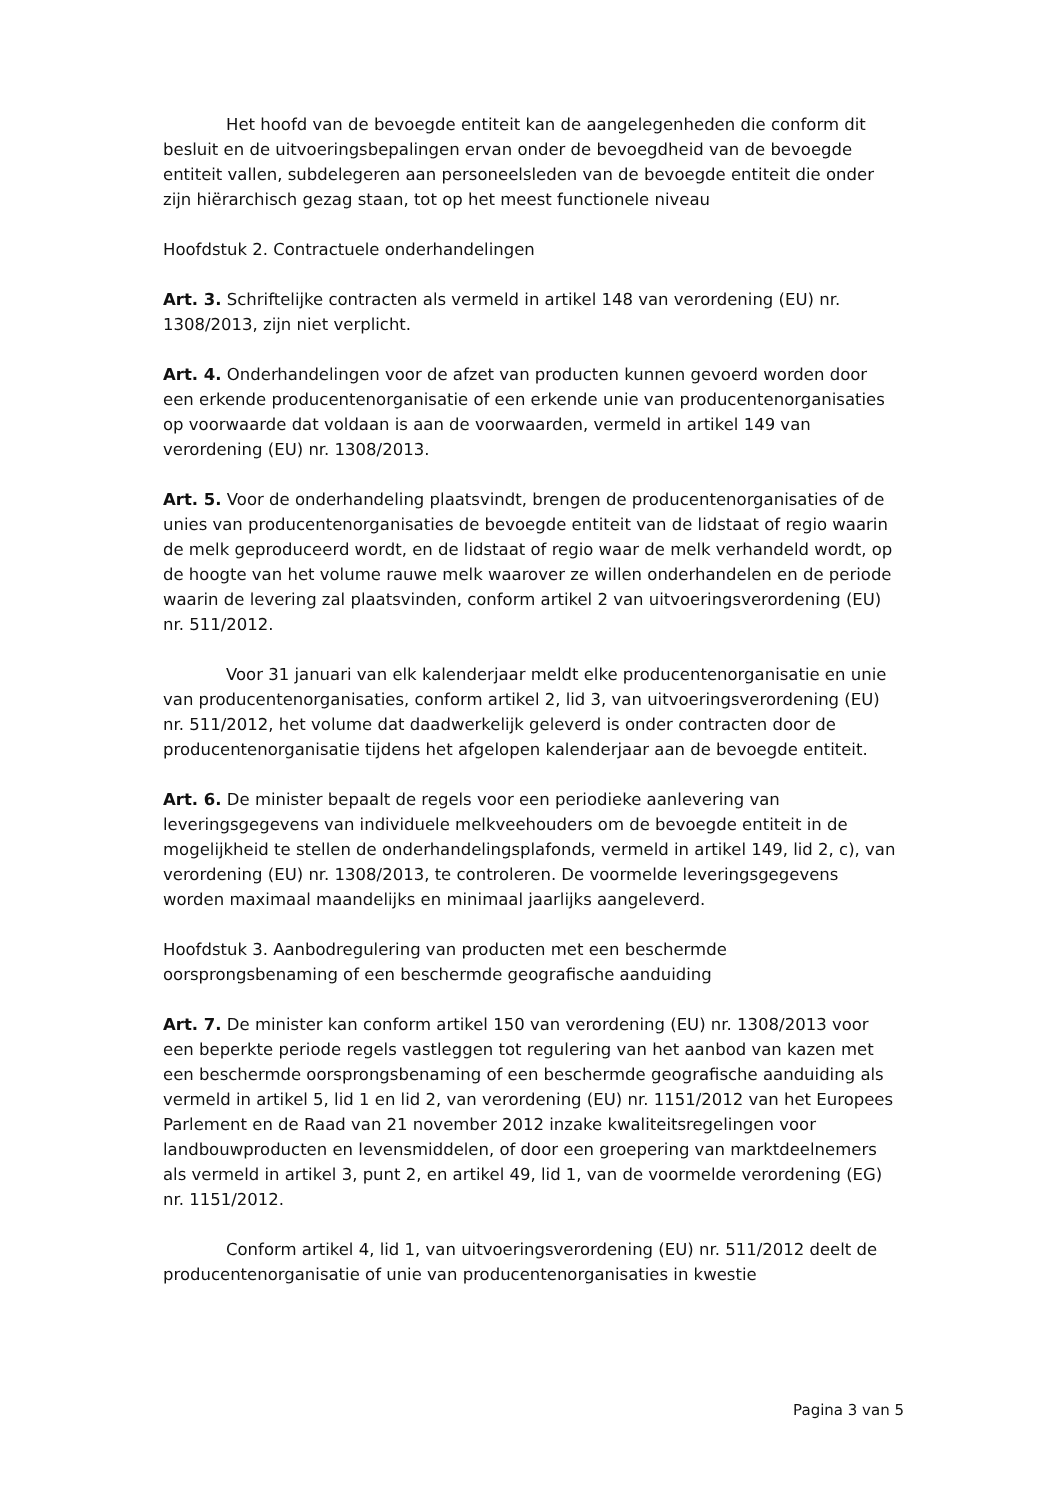Het hoofd van de bevoegde entiteit kan de aangelegenheden die conform dit besluit en de uitvoeringsbepalingen ervan onder de bevoegdheid van de bevoegde entiteit vallen, subdelegeren aan personeelsleden van de bevoegde entiteit die onder zijn hiërarchisch gezag staan, tot op het meest functionele niveau
Hoofdstuk 2. Contractuele onderhandelingen
Art. 3. Schriftelijke contracten als vermeld in artikel 148 van verordening (EU) nr. 1308/2013, zijn niet verplicht.
Art. 4. Onderhandelingen voor de afzet van producten kunnen gevoerd worden door een erkende producentenorganisatie of een erkende unie van producentenorganisaties op voorwaarde dat voldaan is aan de voorwaarden, vermeld in artikel 149 van verordening (EU) nr. 1308/2013.
Art. 5. Voor de onderhandeling plaatsvindt, brengen de producentenorganisaties of de unies van producentenorganisaties de bevoegde entiteit van de lidstaat of regio waarin de melk geproduceerd wordt, en de lidstaat of regio waar de melk verhandeld wordt, op de hoogte van het volume rauwe melk waarover ze willen onderhandelen en de periode waarin de levering zal plaatsvinden, conform artikel 2 van uitvoeringsverordening (EU) nr. 511/2012.
Voor 31 januari van elk kalenderjaar meldt elke producentenorganisatie en unie van producentenorganisaties, conform artikel 2, lid 3, van uitvoeringsverordening (EU) nr. 511/2012, het volume dat daadwerkelijk geleverd is onder contracten door de producentenorganisatie tijdens het afgelopen kalenderjaar aan de bevoegde entiteit.
Art. 6. De minister bepaalt de regels voor een periodieke aanlevering van leveringsgegevens van individuele melkveehouders om de bevoegde entiteit in de mogelijkheid te stellen de onderhandelingsplafonds, vermeld in artikel 149, lid 2, c), van verordening (EU) nr. 1308/2013, te controleren. De voormelde leveringsgegevens worden maximaal maandelijks en minimaal jaarlijks aangeleverd.
Hoofdstuk 3. Aanbodregulering van producten met een beschermde oorsprongsbenaming of een beschermde geografische aanduiding
Art. 7. De minister kan conform artikel 150 van verordening (EU) nr. 1308/2013 voor een beperkte periode regels vastleggen tot regulering van het aanbod van kazen met een beschermde oorsprongsbenaming of een beschermde geografische aanduiding als vermeld in artikel 5, lid 1 en lid 2, van verordening (EU) nr. 1151/2012 van het Europees Parlement en de Raad van 21 november 2012 inzake kwaliteitsregelingen voor landbouwproducten en levensmiddelen, of door een groepering van marktdeelnemers als vermeld in artikel 3, punt 2, en artikel 49, lid 1, van de voormelde verordening (EG) nr. 1151/2012.
Conform artikel 4, lid 1, van uitvoeringsverordening (EU) nr. 511/2012 deelt de producentenorganisatie of unie van producentenorganisaties in kwestie
Pagina 3 van 5